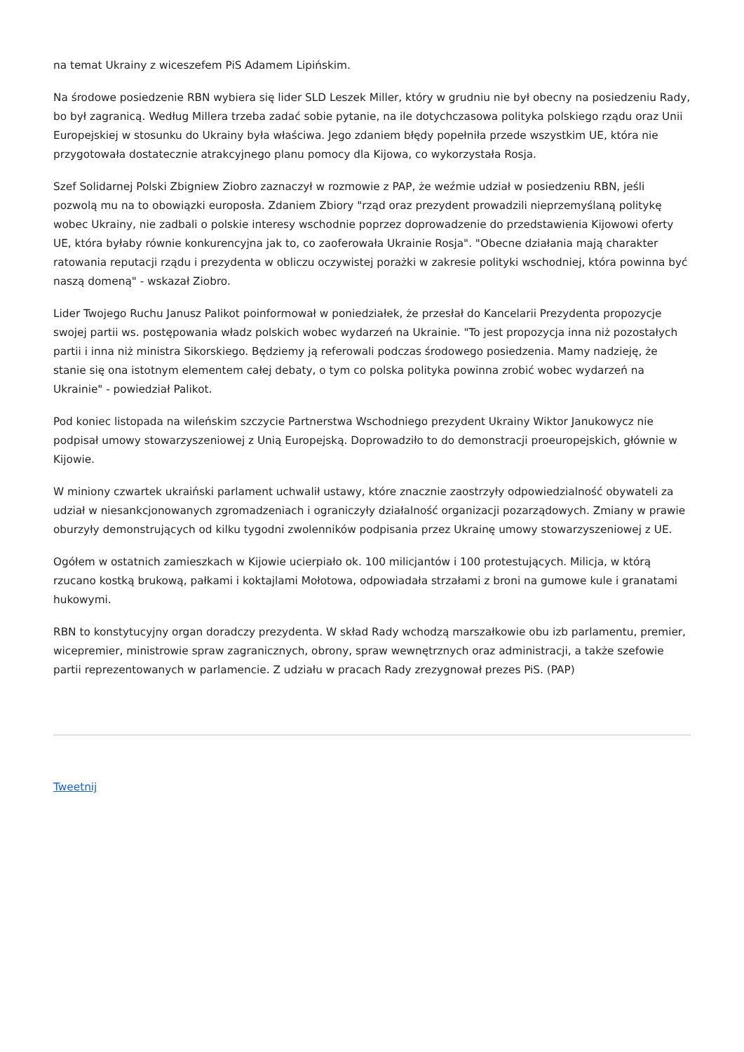na temat Ukrainy z wiceszefem PiS Adamem Lipińskim.
Na środowe posiedzenie RBN wybiera się lider SLD Leszek Miller, który w grudniu nie był obecny na posiedzeniu Rady, bo był zagranicą. Według Millera trzeba zadać sobie pytanie, na ile dotychczasowa polityka polskiego rządu oraz Unii Europejskiej w stosunku do Ukrainy była właściwa. Jego zdaniem błędy popełniła przede wszystkim UE, która nie przygotowała dostatecznie atrakcyjnego planu pomocy dla Kijowa, co wykorzystała Rosja.
Szef Solidarnej Polski Zbigniew Ziobro zaznaczył w rozmowie z PAP, że weźmie udział w posiedzeniu RBN, jeśli pozwolą mu na to obowiązki europosła. Zdaniem Zbiory "rząd oraz prezydent prowadzili nieprzemyślaną politykę wobec Ukrainy, nie zadbali o polskie interesy wschodnie poprzez doprowadzenie do przedstawienia Kijowowi oferty UE, która byłaby równie konkurencyjna jak to, co zaoferowała Ukrainie Rosja". "Obecne działania mają charakter ratowania reputacji rządu i prezydenta w obliczu oczywistej porażki w zakresie polityki wschodniej, która powinna być naszą domeną" - wskazał Ziobro.
Lider Twojego Ruchu Janusz Palikot poinformował w poniedziałek, że przesłał do Kancelarii Prezydenta propozycje swojej partii ws. postępowania władz polskich wobec wydarzeń na Ukrainie. "To jest propozycja inna niż pozostałych partii i inna niż ministra Sikorskiego. Będziemy ją referowali podczas środowego posiedzenia. Mamy nadzieję, że stanie się ona istotnym elementem całej debaty, o tym co polska polityka powinna zrobić wobec wydarzeń na Ukrainie" - powiedział Palikot.
Pod koniec listopada na wileńskim szczycie Partnerstwa Wschodniego prezydent Ukrainy Wiktor Janukowycz nie podpisał umowy stowarzyszeniowej z Unią Europejską. Doprowadziło to do demonstracji proeuropejskich, głównie w Kijowie.
W miniony czwartek ukraiński parlament uchwalił ustawy, które znacznie zaostrzyły odpowiedzialność obywateli za udział w niesankcjonowanych zgromadzeniach i ograniczyły działalność organizacji pozarządowych. Zmiany w prawie oburzyły demonstrujących od kilku tygodni zwolenników podpisania przez Ukrainę umowy stowarzyszeniowej z UE.
Ogółem w ostatnich zamieszkach w Kijowie ucierpiało ok. 100 milicjantów i 100 protestujących. Milicja, w którą rzucano kostką brukową, pałkami i koktajlami Mołotowa, odpowiadała strzałami z broni na gumowe kule i granatami hukowymi.
RBN to konstytucyjny organ doradczy prezydenta. W skład Rady wchodzą marszałkowie obu izb parlamentu, premier, wicepremier, ministrowie spraw zagranicznych, obrony, spraw wewnętrznych oraz administracji, a także szefowie partii reprezentowanych w parlamencie. Z udziału w pracach Rady zrezygnował prezes PiS. (PAP)
Tweetnij